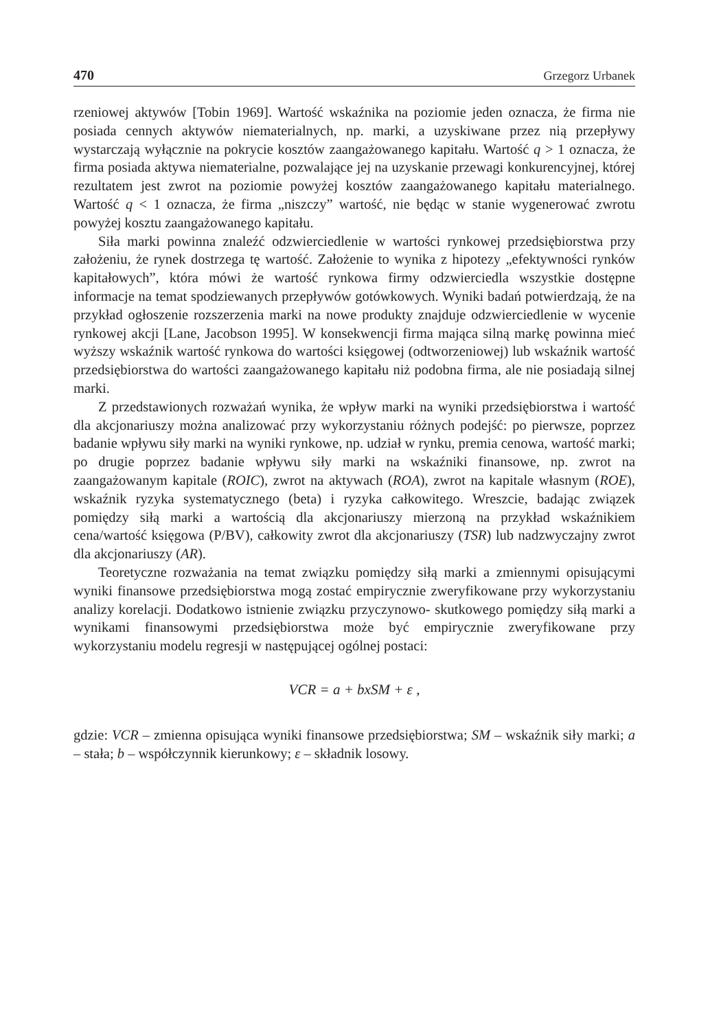470 Grzegorz Urbanek
rzeniowej aktywów [Tobin 1969]. Wartość wskaźnika na poziomie jeden oznacza, że firma nie posiada cennych aktywów niematerialnych, np. marki, a uzyskiwane przez nią przepływy wystarczają wyłącznie na pokrycie kosztów zaangażowanego kapitału. Wartość q > 1 oznacza, że firma posiada aktywa niematerialne, pozwalające jej na uzyskanie przewagi konkurencyjnej, której rezultatem jest zwrot na poziomie powyżej kosztów zaangażowanego kapitału materialnego. Wartość q < 1 oznacza, że firma „niszczy” wartość, nie będąc w stanie wygenerować zwrotu powyżej kosztu zaangażowanego kapitału.
Siła marki powinna znaleźć odzwierciedlenie w wartości rynkowej przedsiębiorstwa przy założeniu, że rynek dostrzega tę wartość. Założenie to wynika z hipotezy „efektywności rynków kapitałowych”, która mówi że wartość rynkowa firmy odzwierciedla wszystkie dostępne informacje na temat spodziewanych przepływów gotówkowych. Wyniki badań potwierdzają, że na przykład ogłoszenie rozszerzenia marki na nowe produkty znajduje odzwierciedlenie w wycenie rynkowej akcji [Lane, Jacobson 1995]. W konsekwencji firma mająca silną markę powinna mieć wyższy wskaźnik wartość rynkowa do wartości księgowej (odtworzeniowej) lub wskaźnik wartość przedsiębiorstwa do wartości zaangażowanego kapitału niż podobna firma, ale nie posiadają silnej marki.
Z przedstawionych rozważań wynika, że wpływ marki na wyniki przedsiębiorstwa i wartość dla akcjonariuszy można analizować przy wykorzystaniu różnych podejść: po pierwsze, poprzez badanie wpływu siły marki na wyniki rynkowe, np. udział w rynku, premia cenowa, wartość marki; po drugie poprzez badanie wpływu siły marki na wskaźniki finansowe, np. zwrot na zaangażowanym kapitale (ROIC), zwrot na aktywach (ROA), zwrot na kapitale własnym (ROE), wskaźnik ryzyka systematycznego (beta) i ryzyka całkowitego. Wreszcie, badając związek pomiędzy siłą marki a wartością dla akcjonariuszy mierzoną na przykład wskaźnikiem cena/wartość księgowa (P/BV), całkowity zwrot dla akcjonariuszy (TSR) lub nadzwyczajny zwrot dla akcjonariuszy (AR).
Teoretyczne rozważania na temat związku pomiędzy siłą marki a zmiennymi opisującymi wyniki finansowe przedsiębiorstwa mogą zostać empirycznie zweryfikowane przy wykorzystaniu analizy korelacji. Dodatkowo istnienie związku przyczynowo- skutkowego pomiędzy siłą marki a wynikami finansowymi przedsiębiorstwa może być empirycznie zweryfikowane przy wykorzystaniu modelu regresji w następującej ogólnej postaci:
VCR = a + bxSM + ε ,
gdzie: VCR – zmienna opisująca wyniki finansowe przedsiębiorstwa; SM – wskaźnik siły marki; a – stała; b – współczynnik kierunkowy; ε – składnik losowy.